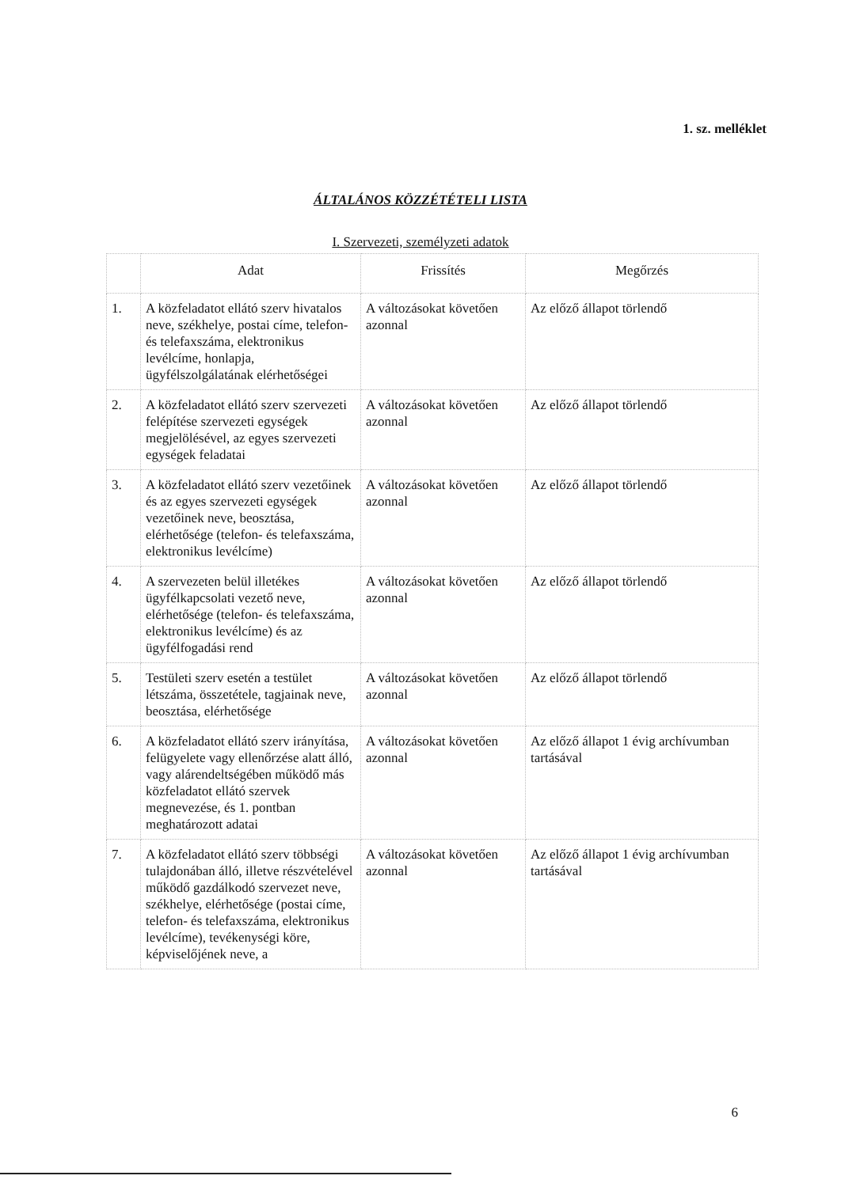1. sz. melléklet
ÁLTALÁNOS KÖZZÉTÉTELI LISTA
I. Szervezeti, személyzeti adatok
| | Adat | Frissítés | Megőrzés |
| --- | --- | --- | --- |
| 1. | A közfeladatot ellátó szerv hivatalos neve, székhelye, postai címe, telefon- és telefaxszáma, elektronikus levélcíme, honlapja, ügyfélszolgálatának elérhetőségei | A változásokat követően azonnal | Az előző állapot törlendő |
| 2. | A közfeladatot ellátó szerv szervezeti felépítése szervezeti egységek megjelölésével, az egyes szervezeti egységek feladatai | A változásokat követően azonnal | Az előző állapot törlendő |
| 3. | A közfeladatot ellátó szerv vezetőinek és az egyes szervezeti egységek vezetőinek neve, beosztása, elérhetősége (telefon- és telefaxszáma, elektronikus levélcíme) | A változásokat követően azonnal | Az előző állapot törlendő |
| 4. | A szervezeten belül illetékes ügyfélkapcsolati vezető neve, elérhetősége (telefon- és telefaxszáma, elektronikus levélcíme) és az ügyfélfogadási rend | A változásokat követően azonnal | Az előző állapot törlendő |
| 5. | Testületi szerv esetén a testület létszáma, összetétele, tagjainak neve, beosztása, elérhetősége | A változásokat követően azonnal | Az előző állapot törlendő |
| 6. | A közfeladatot ellátó szerv irányítása, felügyelete vagy ellenőrzése alatt álló, vagy alárendeltségében működő más közfeladatot ellátó szervek megnevezése, és 1. pontban meghatározott adatai | A változásokat követően azonnal | Az előző állapot 1 évig archívumban tartásával |
| 7. | A közfeladatot ellátó szerv többségi tulajdonában álló, illetve részvételével működő gazdálkodó szervezet neve, székhelye, elérhetősége (postai címe, telefon- és telefaxszáma, elektronikus levélcíme), tevékenységi köre, képviselőjének neve, a | A változásokat követően azonnal | Az előző állapot 1 évig archívumban tartásával |
6